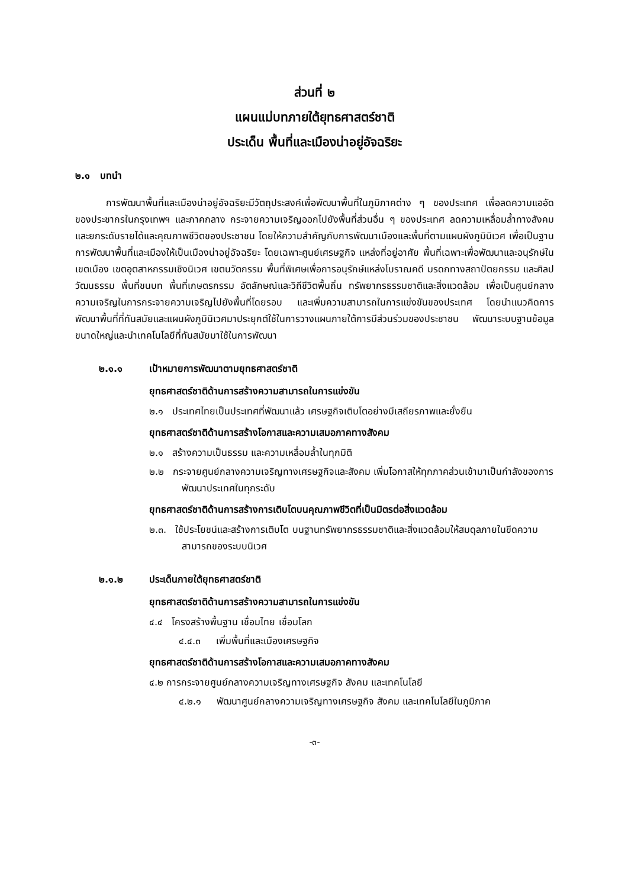ส่วนที่ ๒
แผนแม่บทภายใต้ยุทธศาสตร์ชาติ
ประเด็น พื้นที่และเมืองน่าอยู่อัจฉริยะ
๒.๑ บทนำ
การพัฒนาพื้นที่และเมืองน่าอยู่อัจฉริยะมีวัตถุประสงค์เพื่อพัฒนาพื้นที่ในภูมิภาคต่าง ๆ ของประเทศ เพื่อลดความแออัดของประชากรในกรุงเทพฯ และภาคกลาง กระจายความเจริญออกไปยังพื้นที่ส่วนอื่น ๆ ของประเทศ ลดความเหลื่อมล้ำทางสังคม และยกระดับรายได้และคุณภาพชีวิตของประชาชน โดยให้ความสำคัญกับการพัฒนาเมืองและพื้นที่ตามแผนผังภูมินิเวศ เพื่อเป็นฐานการพัฒนาพื้นที่และเมืองให้เป็นเมืองน่าอยู่อัจฉริยะ โดยเฉพาะศูนย์เศรษฐกิจ แหล่งที่อยู่อาศัย พื้นที่เฉพาะเพื่อพัฒนาและอนุรักษ์ในเขตเมือง เขตอุตสาหกรรมเชิงนิเวศ เขตนวัตกรรม พื้นที่พิเศษเพื่อการอนุรักษ์แหล่งโบราณคดี มรดกทางสถาปัตยกรรม และศิลปวัฒนธรรม พื้นที่ชนบท พื้นที่เกษตรกรรม อัตลักษณ์และวิถีชีวิตพื้นถิ่น ทรัพยากรธรรมชาติและสิ่งแวดล้อม เพื่อเป็นศูนย์กลางความเจริญในการกระจายความเจริญไปยังพื้นที่โดยรอบ และเพิ่มความสามารถในการแข่งขันของประเทศ โดยนำแนวคิดการพัฒนาพื้นที่ที่ทันสมัยและแผนผังภูมินิเวศมาประยุกต์ใช้ในการวางแผนภายใต้การมีส่วนร่วมของประชาชน พัฒนาระบบฐานข้อมูลขนาดใหญ่และนำเทคโนโลยีที่ทันสมัยมาใช้ในการพัฒนา
๒.๑.๑ เป้าหมายการพัฒนาตามยุทธศาสตร์ชาติ
ยุทธศาสตร์ชาติด้านการสร้างความสามารถในการแข่งขัน
๒.๑ ประเทศไทยเป็นประเทศที่พัฒนาแล้ว เศรษฐกิจเติบโตอย่างมีเสถียรภาพและยั่งยืน
ยุทธศาสตร์ชาติด้านการสร้างโอกาสและความเสมอภาคทางสังคม
๒.๑ สร้างความเป็นธรรม และความเหลื่อมล้ำในทุกมิติ
๒.๒ กระจายศูนย์กลางความเจริญทางเศรษฐกิจและสังคม เพิ่มโอกาสให้ทุกภาคส่วนเข้ามาเป็นกำลังของการพัฒนาประเทศในทุกระดับ
ยุทธศาสตร์ชาติด้านการสร้างการเติบโตบนคุณภาพชีวิตที่เป็นมิตรต่อสิ่งแวดล้อม
๒.๓. ใช้ประโยชน์และสร้างการเติบโต บนฐานทรัพยากรธรรมชาติและสิ่งแวดล้อมให้สมดุลภายในขีดความสามารถของระบบนิเวศ
๒.๑.๒ ประเด็นภายใต้ยุทธศาสตร์ชาติ
ยุทธศาสตร์ชาติด้านการสร้างความสามารถในการแข่งขัน
๔.๔ โครงสร้างพื้นฐาน เชื่อมไทย เชื่อมโลก
๔.๔.๓ เพิ่มพื้นที่และเมืองเศรษฐกิจ
ยุทธศาสตร์ชาติด้านการสร้างโอกาสและความเสมอภาคทางสังคม
๔.๒ การกระจายศูนย์กลางความเจริญทางเศรษฐกิจ สังคม และเทคโนโลยี
๔.๒.๑ พัฒนาศูนย์กลางความเจริญทางเศรษฐกิจ สังคม และเทคโนโลยีในภูมิภาค
-๓-